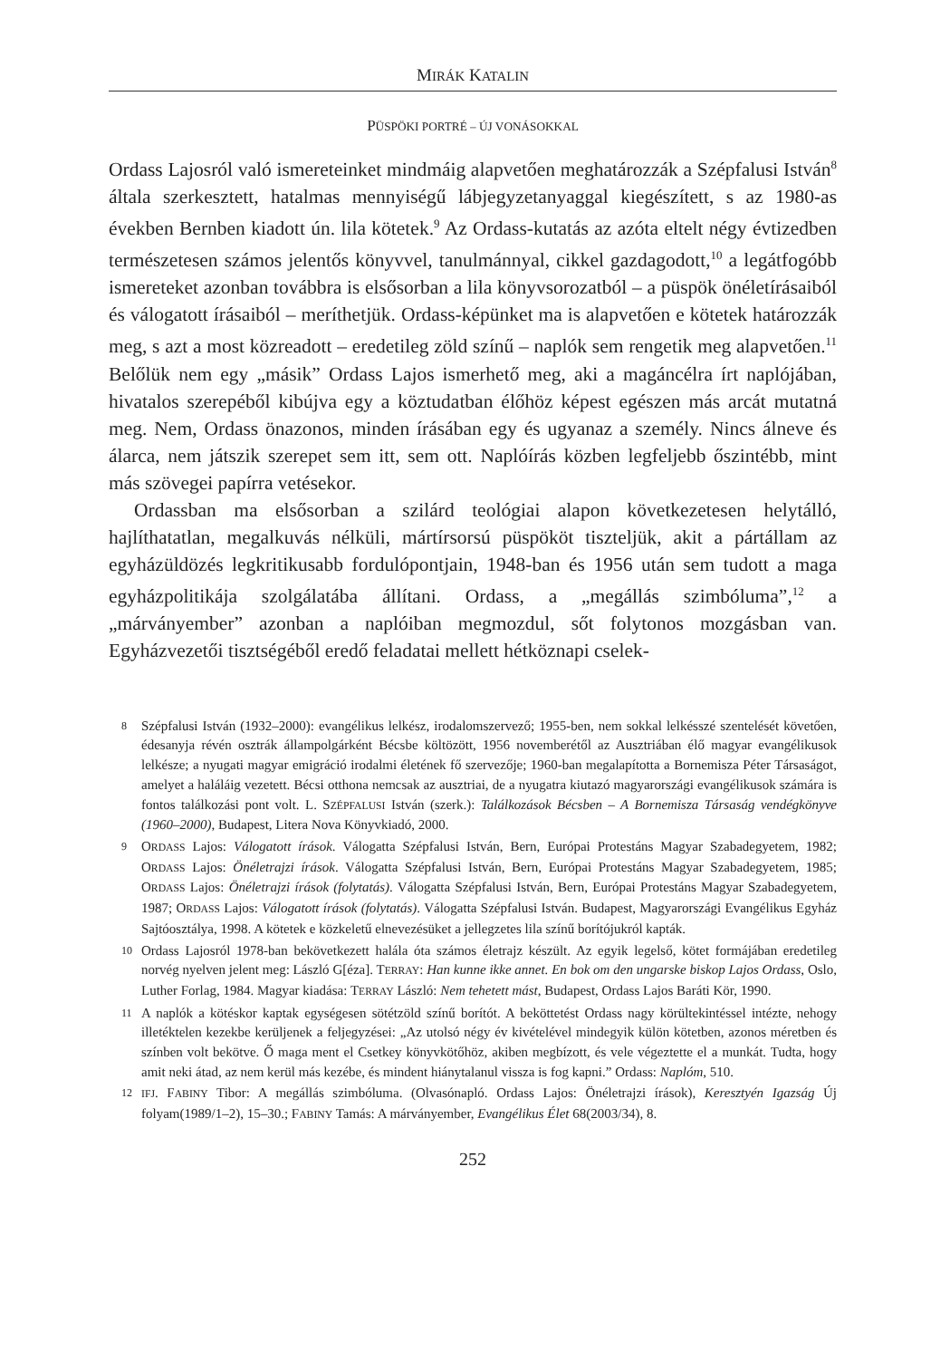MIRÁK KATALIN
PÜSPÖKI PORTRÉ – ÚJ VONÁSOKKAL
Ordass Lajosról való ismereteinket mindmáig alapvetően meghatározzák a Szépfalusi István<sup>8</sup> általa szerkesztett, hatalmas mennyiségű lábjegyzetanyaggal kiegészített, s az 1980-as években Bernben kiadott ún. lila kötetek.<sup>9</sup> Az Ordass-kutatás az azóta eltelt négy évtizedben természetesen számos jelentős könyvvel, tanulmánnyal, cikkel gazdagodott,<sup>10</sup> a legátfogóbb ismereteket azonban továbbra is elsősorban a lila könyvsorozatból – a püspök önéletírásaiból és válogatott írásaiból – meríthetjük. Ordass-képünket ma is alapvetően e kötetek határozzák meg, s azt a most közreadott – eredetileg zöld színű – naplók sem rengetik meg alapvetően.<sup>11</sup> Belőlük nem egy „másik” Ordass Lajos ismerhető meg, aki a magáncélra írt naplójában, hivatalos szerepéből kibújva egy a köztudatban élőhöz képest egészen más arcát mutatná meg. Nem, Ordass önazonos, minden írásában egy és ugyanaz a személy. Nincs álneve és álarca, nem játszik szerepet sem itt, sem ott. Naplóírás közben legfeljebb őszintébb, mint más szövegei papírra vetésekor.
Ordassban ma elsősorban a szilárd teológiai alapon következetesen helytálló, hajlíthatatlan, megalkuvás nélküli, mártírsorsú püspököt tiszteljük, akit a pártállam az egyházüldözés legkritikusabb fordulópontjain, 1948-ban és 1956 után sem tudott a maga egyházpolitikája szolgálatába állítani. Ordass, a „megállás szimbóluma”,<sup>12</sup> a „márványember” azonban a naplóiban megmozdul, sőt folytonos mozgásban van. Egyházvezetői tisztségéből eredő feladatai mellett hétköznapi cselek-
8 Szépfalusi István (1932–2000): evangélikus lelkész, irodalomszervező; 1955-ben, nem sokkal lelkésszé szentelését követően, édesanyja révén osztrák állampolgárként Bécsbe költözött, 1956 novemberétől az Ausztriában élő magyar evangélikusok lelkésze; a nyugati magyar emigráció irodalmi életének fő szervezője; 1960-ban megalapította a Bornemisza Péter Társaságot, amelyet a haláláig vezetett. Bécsi otthona nemcsak az ausztriai, de a nyugatra kiutazó magyarországi evangélikusok számára is fontos találkozási pont volt. L. SZÉPFALUSI István (szerk.): Találkozások Bécsben – A Bornemisza Társaság vendégkönyve (1960–2000), Budapest, Litera Nova Könyvkiadó, 2000.
9 ORDASS Lajos: Válogatott írások. Válogatta Szépfalusi István, Bern, Európai Protestáns Magyar Szabadegyetem, 1982; ORDASS Lajos: Önéletrajzi írások. Válogatta Szépfalusi István, Bern, Európai Protestáns Magyar Szabadegyetem, 1985; ORDASS Lajos: Önéletrajzi írások (folytatás). Válogatta Szépfalusi István, Bern, Európai Protestáns Magyar Szabadegyetem, 1987; ORDASS Lajos: Válogatott írások (folytatás). Válogatta Szépfalusi István. Budapest, Magyarországi Evangélikus Egyház Sajtóosztálya, 1998. A kötetek e közkeletű elnevezésüket a jellegzetes lila színű borítójukról kapták.
10 Ordass Lajosról 1978-ban bekövetkezett halála óta számos életrajz készült. Az egyik legelső, kötet formájában eredetileg norvég nyelven jelent meg: László G[éza]. TERRAY: Han kunne ikke annet. En bok om den ungarske biskop Lajos Ordass, Oslo, Luther Forlag, 1984. Magyar kiadása: TERRAY László: Nem tehetett mást, Budapest, Ordass Lajos Baráti Kör, 1990.
11 A naplók a kötéskor kaptak egységesen sötétzöld színű borítót. A beköttetést Ordass nagy körültekintéssel intézte, nehogy illetéktelen kezekbe kerüljenek a feljegyzései: „Az utolsó négy év kivételével mindegyik külön kötetben, azonos méretben és színben volt bekötve. Ő maga ment el Csetkey könyvkötőhöz, akiben megbízott, és vele végeztette el a munkát. Tudta, hogy amit neki átad, az nem kerül más kezébe, és mindent hiánytalanul vissza is fog kapni.” Ordass: Naplóm, 510.
12 IFJ. FABINY Tibor: A megállás szimbóluma. (Olvasónapló. Ordass Lajos: Önéletrajzi írások), Keresztyén Igazság Új folyam(1989/1–2), 15–30.; FABINY Tamás: A márványember, Evangélikus Élet 68(2003/34), 8.
252